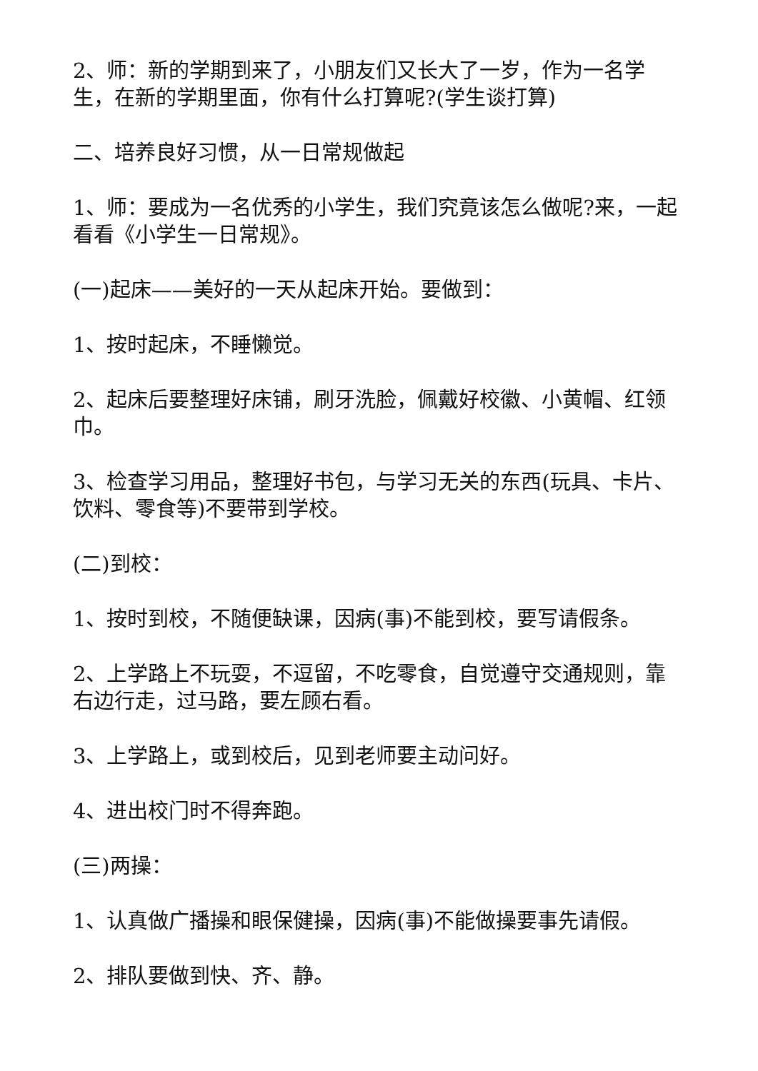2、师：新的学期到来了，小朋友们又长大了一岁，作为一名学生，在新的学期里面，你有什么打算呢?(学生谈打算)
二、培养良好习惯，从一日常规做起
1、师：要成为一名优秀的小学生，我们究竟该怎么做呢?来，一起看看《小学生一日常规》。
(一)起床——美好的一天从起床开始。要做到：
1、按时起床，不睡懒觉。
2、起床后要整理好床铺，刷牙洗脸，佩戴好校徽、小黄帽、红领巾。
3、检查学习用品，整理好书包，与学习无关的东西(玩具、卡片、饮料、零食等)不要带到学校。
(二)到校：
1、按时到校，不随便缺课，因病(事)不能到校，要写请假条。
2、上学路上不玩耍，不逗留，不吃零食，自觉遵守交通规则，靠右边行走，过马路，要左顾右看。
3、上学路上，或到校后，见到老师要主动问好。
4、进出校门时不得奔跑。
(三)两操：
1、认真做广播操和眼保健操，因病(事)不能做操要事先请假。
2、排队要做到快、齐、静。